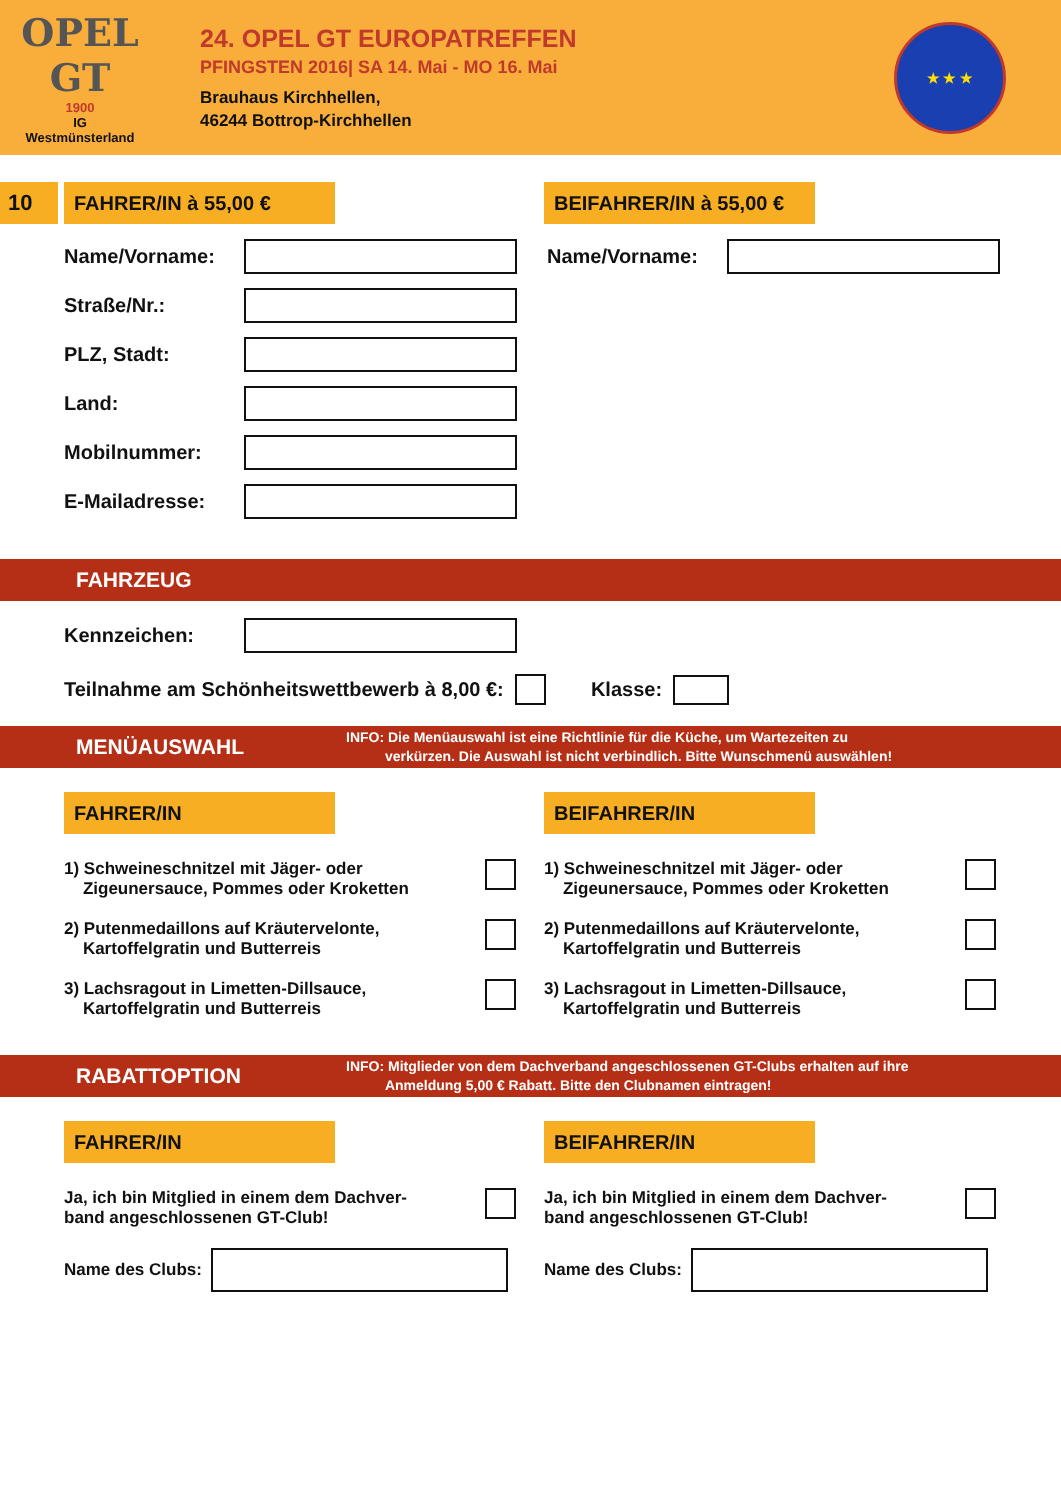OPEL
GT
1900
IG
Westmünsterland
24. OPEL GT EUROPATREFFEN
PFINGSTEN 2016| SA 14. Mai - MO 16. Mai
Brauhaus Kirchhellen,
46244 Bottrop-Kirchhellen
★ ★ ★
10 FAHRER/IN à 55,00 €
BEIFAHRER/IN à 55,00 €
Name/Vorname:
Straße/Nr.:
PLZ, Stadt:
Land:
Mobilnummer:
E-Mailadresse:
Name/Vorname:
FAHRZEUG
Kennzeichen:
Teilnahme am Schönheitswettbewerb à 8,00 €: Klasse:
MENÜAUSWAHL
INFO: Die Menüauswahl ist eine Richtlinie für die Küche, um Wartezeiten zu
verkürzen. Die Auswahl ist nicht verbindlich. Bitte Wunschmenü auswählen!
FAHRER/IN
1) Schweineschnitzel mit Jäger- oder
Zigeunersauce, Pommes oder Kroketten
2) Putenmedaillons auf Kräutervelonte,
Kartoffelgratin und Butterreis
3) Lachsragout in Limetten-Dillsauce,
Kartoffelgratin und Butterreis
BEIFAHRER/IN
1) Schweineschnitzel mit Jäger- oder
Zigeunersauce, Pommes oder Kroketten
2) Putenmedaillons auf Kräutervelonte,
Kartoffelgratin und Butterreis
3) Lachsragout in Limetten-Dillsauce,
Kartoffelgratin und Butterreis
RABATTOPTION
INFO: Mitglieder von dem Dachverband angeschlossenen GT-Clubs erhalten auf ihre
Anmeldung 5,00 € Rabatt. Bitte den Clubnamen eintragen!
FAHRER/IN
Ja, ich bin Mitglied in einem dem Dachver-
band angeschlossenen GT-Club!
Name des Clubs:
BEIFAHRER/IN
Ja, ich bin Mitglied in einem dem Dachver-
band angeschlossenen GT-Club!
Name des Clubs: